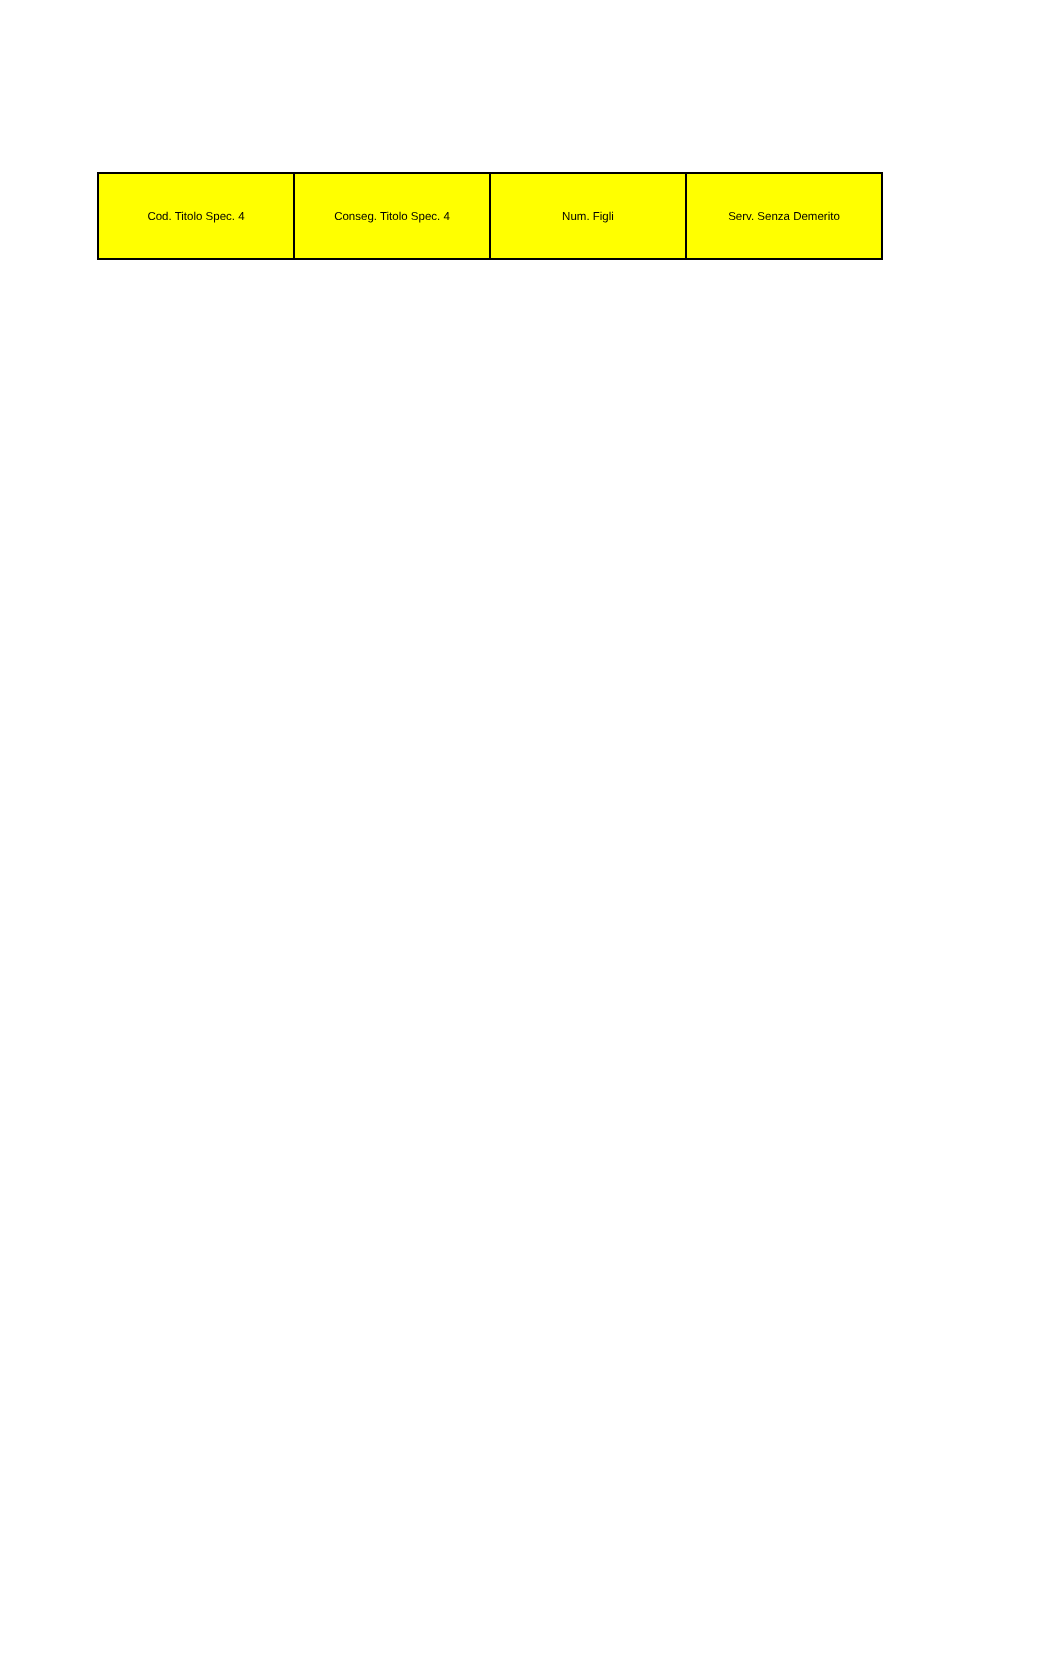| Cod. Titolo Spec. 4 | Conseg. Titolo Spec. 4 | Num. Figli | Serv. Senza Demerito |
| --- | --- | --- | --- |